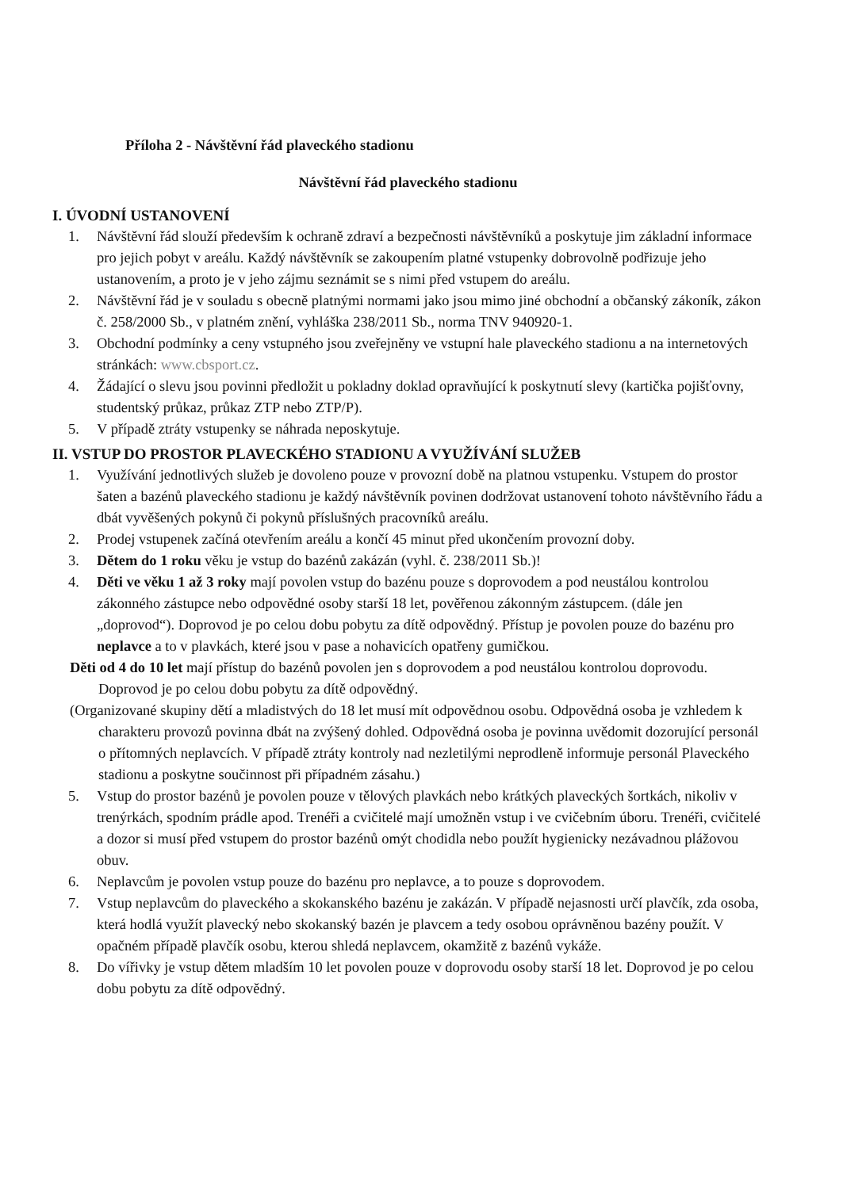Příloha 2 - Návštěvní řád plaveckého stadionu
Návštěvní řád plaveckého stadionu
I. ÚVODNÍ USTANOVENÍ
1. Návštěvní řád slouží především k ochraně zdraví a bezpečnosti návštěvníků a poskytuje jim základní informace pro jejich pobyt v areálu. Každý návštěvník se zakoupením platné vstupenky dobrovolně podřizuje jeho ustanovením, a proto je v jeho zájmu seznámit se s nimi před vstupem do areálu.
2. Návštěvní řád je v souladu s obecně platnými normami jako jsou mimo jiné obchodní a občanský zákoník, zákon č. 258/2000 Sb., v platném znění, vyhláška 238/2011 Sb., norma TNV 940920-1.
3. Obchodní podmínky a ceny vstupného jsou zveřejněny ve vstupní hale plaveckého stadionu a na internetových stránkách: www.cbsport.cz.
4. Žádající o slevu jsou povinni předložit u pokladny doklad opravňující k poskytnutí slevy (kartička pojišťovny, studentský průkaz, průkaz ZTP nebo ZTP/P).
5. V případě ztráty vstupenky se náhrada neposkytuje.
II. VSTUP DO PROSTOR PLAVECKÉHO STADIONU A VYUŽÍVÁNÍ SLUŽEB
1. Využívání jednotlivých služeb je dovoleno pouze v provozní době na platnou vstupenku. Vstupem do prostor šaten a bazénů plaveckého stadionu je každý návštěvník povinen dodržovat ustanovení tohoto návštěvního řádu a dbát vyvěšených pokynů či pokynů příslušných pracovníků areálu.
2. Prodej vstupenek začíná otevřením areálu a končí 45 minut před ukončením provozní doby.
3. Dětem do 1 roku věku je vstup do bazénů zakázán (vyhl. č. 238/2011 Sb.)!
4. Děti ve věku 1 až 3 roky mají povolen vstup do bazénu pouze s doprovodem a pod neustálou kontrolou zákonného zástupce nebo odpovědné osoby starší 18 let, pověřenou zákonným zástupcem. (dále jen „doprovod“). Doprovod je po celou dobu pobytu za dítě odpovědný. Přístup je povolen pouze do bazénu pro neplavce a to v plavkách, které jsou v pase a nohavicích opatřeny gumičkou.
Děti od 4 do 10 let mají přístup do bazénů povolen jen s doprovodem a pod neustálou kontrolou doprovodu. Doprovod je po celou dobu pobytu za dítě odpovědný.
(Organizované skupiny dětí a mladistvých do 18 let musí mít odpovědnou osobu. Odpovědná osoba je vzhledem k charakteru provozů povinna dbát na zvýšený dohled. Odpovědná osoba je povinna uvědomit dozorující personál o přítomných neplavcích. V případě ztráty kontroly nad nezletilými neprodleně informuje personál Plaveckého stadionu a poskytne součinnost při případném zásahu.)
5. Vstup do prostor bazénů je povolen pouze v tělových plavkách nebo krátkých plaveckých šortkách, nikoliv v trenýrkách, spodním prádle apod. Trenéři a cvičitelé mají umožněn vstup i ve cvičebním úboru. Trenéři, cvičitelé a dozor si musí před vstupem do prostor bazénů omýt chodidla nebo použít hygienicky nezávadnou plážovou obuv.
6. Neplavcům je povolen vstup pouze do bazénu pro neplavce, a to pouze s doprovodem.
7. Vstup neplavcům do plaveckého a skokanského bazénu je zakázán. V případě nejasnosti určí plavčík, zda osoba, která hodlá využít plavecký nebo skokanský bazén je plavcem a tedy osobou oprávněnou bazény použít. V opačném případě plavčík osobu, kterou shledá neplavcem, okamžitě z bazénů vykáže.
8. Do vířivky je vstup dětem mladším 10 let povolen pouze v doprovodu osoby starší 18 let. Doprovod je po celou dobu pobytu za dítě odpovědný.